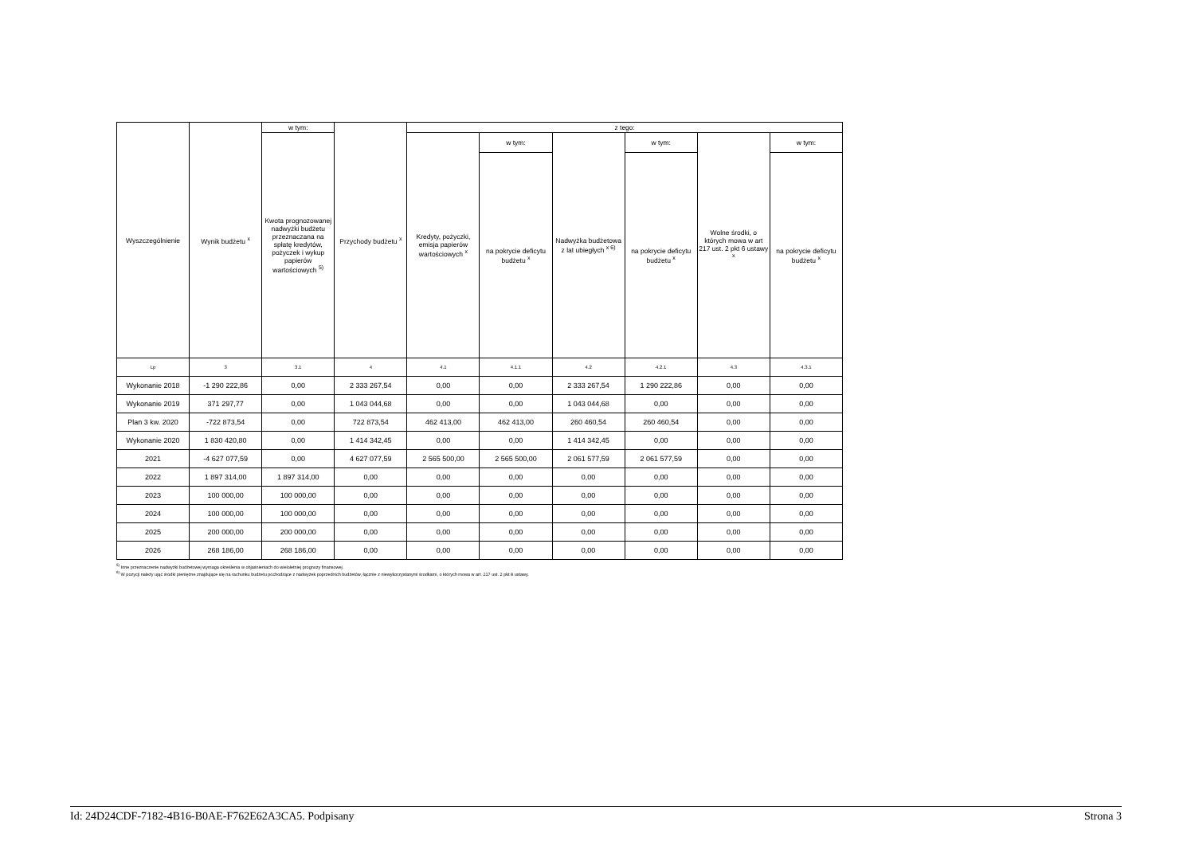| Wyszczególnienie | Wynik budżetu <sup>x</sup> | w tym: | Przychody budżetu <sup>x</sup> | z tego: | | | | | |
| --- | --- | --- | --- | --- | --- | --- | --- | --- | --- |
| | | Kwota prognozowanej nadwyżki budżetu przeznaczana na spłatę kredytów, pożyczek i wykup papierów wartościowych <sup>5)</sup> | | Kredyty, pożyczki, emisja papierów wartościowych <sup>x</sup> | w tym: | Nadwyżka budżetowa z lat ubiegłych <sup>x 6)</sup> | w tym: | Wolne środki, o których mowa w art 217 ust. 2 pkt 6 ustawy <sup>x</sup> | w tym: |
| | | | | | na pokrycie deficytu budżetu <sup>x</sup> | | na pokrycie deficytu budżetu <sup>x</sup> | | na pokrycie deficytu budżetu <sup>x</sup> |
| Lp | 3 | 3.1 | 4 | 4.1 | 4.1.1 | 4.2 | 4.2.1 | 4.3 | 4.3.1 |
| Wykonanie 2018 | -1 290 222,86 | 0,00 | 2 333 267,54 | 0,00 | 0,00 | 2 333 267,54 | 1 290 222,86 | 0,00 | 0,00 |
| Wykonanie 2019 | 371 297,77 | 0,00 | 1 043 044,68 | 0,00 | 0,00 | 1 043 044,68 | 0,00 | 0,00 | 0,00 |
| Plan 3 kw. 2020 | -722 873,54 | 0,00 | 722 873,54 | 462 413,00 | 462 413,00 | 260 460,54 | 260 460,54 | 0,00 | 0,00 |
| Wykonanie 2020 | 1 830 420,80 | 0,00 | 1 414 342,45 | 0,00 | 0,00 | 1 414 342,45 | 0,00 | 0,00 | 0,00 |
| 2021 | -4 627 077,59 | 0,00 | 4 627 077,59 | 2 565 500,00 | 2 565 500,00 | 2 061 577,59 | 2 061 577,59 | 0,00 | 0,00 |
| 2022 | 1 897 314,00 | 1 897 314,00 | 0,00 | 0,00 | 0,00 | 0,00 | 0,00 | 0,00 | 0,00 |
| 2023 | 100 000,00 | 100 000,00 | 0,00 | 0,00 | 0,00 | 0,00 | 0,00 | 0,00 | 0,00 |
| 2024 | 100 000,00 | 100 000,00 | 0,00 | 0,00 | 0,00 | 0,00 | 0,00 | 0,00 | 0,00 |
| 2025 | 200 000,00 | 200 000,00 | 0,00 | 0,00 | 0,00 | 0,00 | 0,00 | 0,00 | 0,00 |
| 2026 | 268 186,00 | 268 186,00 | 0,00 | 0,00 | 0,00 | 0,00 | 0,00 | 0,00 | 0,00 |
<sup>5)</sup> Inne przeznaczenie nadwyżki budżetowej wymaga określenia w objaśnieniach do wieloletniej prognozy finansowej.
<sup>6)</sup> W pozycji należy ująć środki pieniężne znajdujące się na rachunku budżetu pochodzące z nadwyżek poprzednich budżetów, łącznie z niewykorzystanymi środkami, o których mowa w art. 217 ust. 2 pkt 8 ustawy.
Id: 24D24CDF-7182-4B16-B0AE-F762E62A3CA5. Podpisany Strona 3